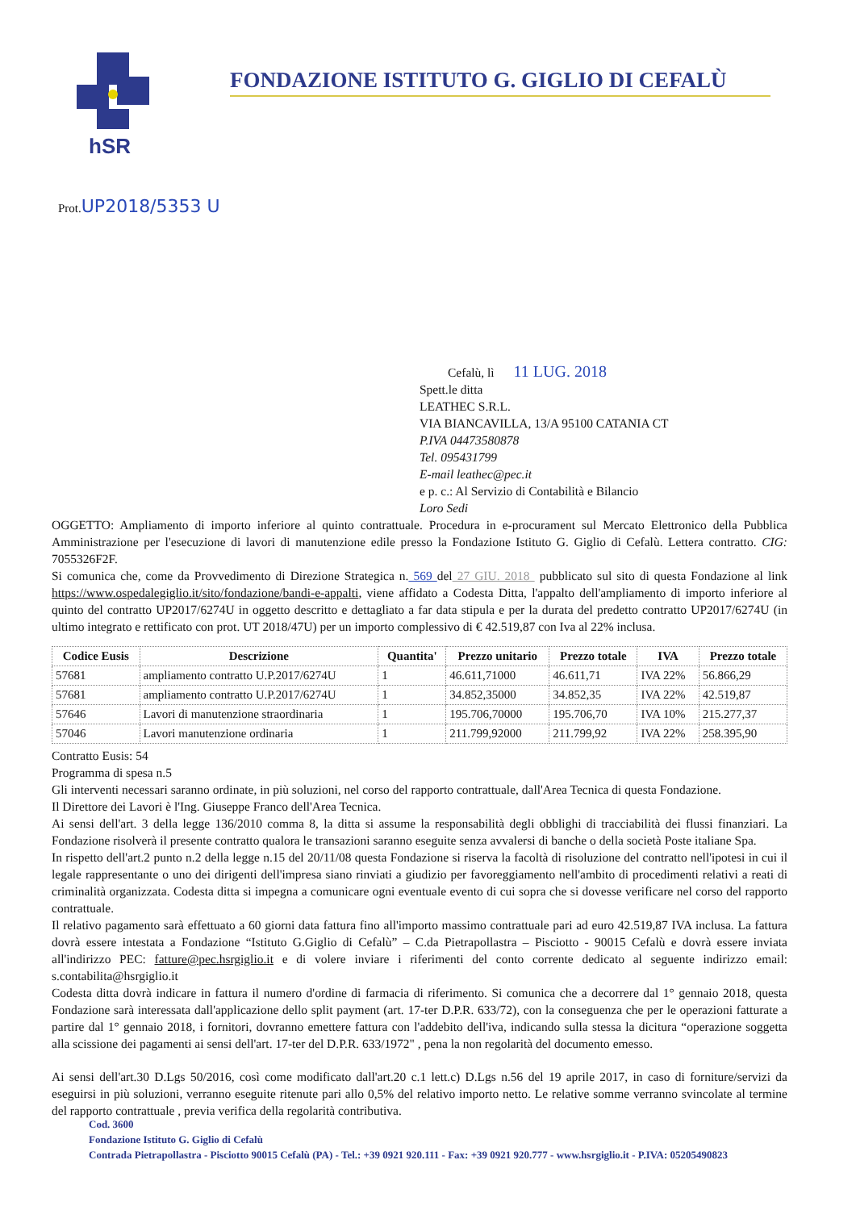hSR
FONDAZIONE ISTITUTO G. GIGLIO DI CEFALÙ
Prot.UP2018/5353 U
Cefalù, lì 11 LUG. 2018
Spett.le ditta
LEATHEC S.R.L.
VIA BIANCAVILLA, 13/A 95100 CATANIA CT
P.IVA 04473580878
Tel. 095431799
E-mail leathec@pec.it
e p. c.: Al Servizio di Contabilità e Bilancio
Loro Sedi
OGGETTO: Ampliamento di importo inferiore al quinto contrattuale. Procedura in e-procurament sul Mercato Elettronico della Pubblica Amministrazione per l'esecuzione di lavori di manutenzione edile presso la Fondazione Istituto G. Giglio di Cefalù. Lettera contratto. CIG: 7055326F2F.
Si comunica che, come da Provvedimento di Direzione Strategica n. 569 del 27 GIU. 2018 pubblicato sul sito di questa Fondazione al link https://www.ospedalegiglio.it/sito/fondazione/bandi-e-appalti, viene affidato a Codesta Ditta, l'appalto dell'ampliamento di importo inferiore al quinto del contratto UP2017/6274U in oggetto descritto e dettagliato a far data stipula e per la durata del predetto contratto UP2017/6274U (in ultimo integrato e rettificato con prot. UT 2018/47U) per un importo complessivo di € 42.519,87 con Iva al 22% inclusa.
| Codice Eusis | Descrizione | Quantita' | Prezzo unitario | Prezzo totale | IVA | Prezzo totale |
| --- | --- | --- | --- | --- | --- | --- |
| 57681 | ampliamento contratto U.P.2017/6274U | 1 | 46.611,71000 | 46.611,71 | IVA 22% | 56.866,29 |
| 57681 | ampliamento contratto U.P.2017/6274U | 1 | 34.852,35000 | 34.852,35 | IVA 22% | 42.519,87 |
| 57646 | Lavori di manutenzione straordinaria | 1 | 195.706,70000 | 195.706,70 | IVA 10% | 215.277,37 |
| 57046 | Lavori manutenzione ordinaria | 1 | 211.799,92000 | 211.799,92 | IVA 22% | 258.395,90 |
Contratto Eusis: 54
Programma di spesa n.5
Gli interventi necessari saranno ordinate, in più soluzioni, nel corso del rapporto contrattuale, dall'Area Tecnica di questa Fondazione.
Il Direttore dei Lavori è l'Ing. Giuseppe Franco dell'Area Tecnica.
Ai sensi dell'art. 3 della legge 136/2010 comma 8, la ditta si assume la responsabilità degli obblighi di tracciabilità dei flussi finanziari. La Fondazione risolverà il presente contratto qualora le transazioni saranno eseguite senza avvalersi di banche o della società Poste italiane Spa.
In rispetto dell'art.2 punto n.2 della legge n.15 del 20/11/08 questa Fondazione si riserva la facoltà di risoluzione del contratto nell'ipotesi in cui il legale rappresentante o uno dei dirigenti dell'impresa siano rinviati a giudizio per favoreggiamento nell'ambito di procedimenti relativi a reati di criminalità organizzata. Codesta ditta si impegna a comunicare ogni eventuale evento di cui sopra che si dovesse verificare nel corso del rapporto contrattuale.
Il relativo pagamento sarà effettuato a 60 giorni data fattura fino all'importo massimo contrattuale pari ad euro 42.519,87 IVA inclusa. La fattura dovrà essere intestata a Fondazione “Istituto G.Giglio di Cefalù” – C.da Pietrapollastra – Pisciotto - 90015 Cefalù e dovrà essere inviata all'indirizzo PEC: fatture@pec.hsrgiglio.it e di volere inviare i riferimenti del conto corrente dedicato al seguente indirizzo email: s.contabilita@hsrgiglio.it
Codesta ditta dovrà indicare in fattura il numero d'ordine di farmacia di riferimento. Si comunica che a decorrere dal 1° gennaio 2018, questa Fondazione sarà interessata dall'applicazione dello split payment (art. 17-ter D.P.R. 633/72), con la conseguenza che per le operazioni fatturate a partire dal 1° gennaio 2018, i fornitori, dovranno emettere fattura con l'addebito dell'iva, indicando sulla stessa la dicitura “operazione soggetta alla scissione dei pagamenti ai sensi dell'art. 17-ter del D.P.R. 633/1972" , pena la non regolarità del documento emesso.
Ai sensi dell'art.30 D.Lgs 50/2016, così come modificato dall'art.20 c.1 lett.c) D.Lgs n.56 del 19 aprile 2017, in caso di forniture/servizi da eseguirsi in più soluzioni, verranno eseguite ritenute pari allo 0,5% del relativo importo netto. Le relative somme verranno svincolate al termine del rapporto contrattuale , previa verifica della regolarità contributiva.
Cod. 3600
Fondazione Istituto G. Giglio di Cefalù
Contrada Pietrapollastra - Pisciotto 90015 Cefalù (PA) - Tel.: +39 0921 920.111 - Fax: +39 0921 920.777 - www.hsrgiglio.it - P.IVA: 05205490823